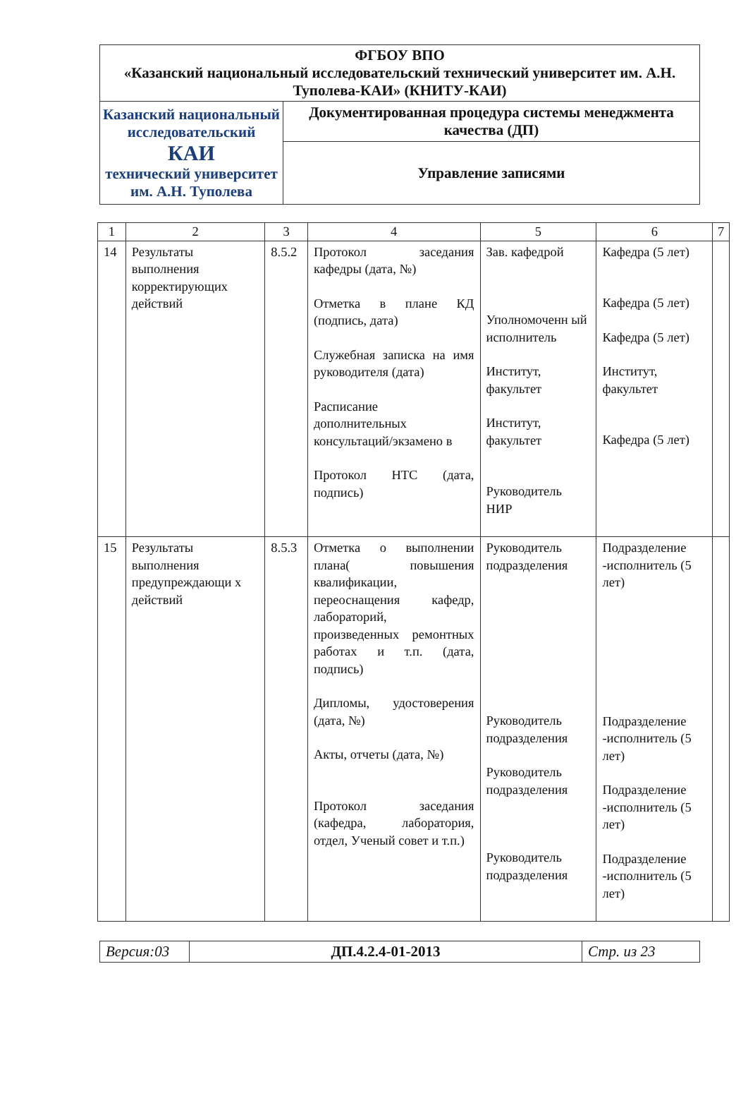| ФГБОУ ВПО «Казанский национальный исследовательский технический университет им. А.Н. Туполева-КАИ» (КНИТУ-КАИ) | |
| Казанский национальный исследовательский КАИ технический университет им. А.Н. Туполева | Документированная процедура системы менеджмента качества (ДП) |
| | Управление записями |
| 1 | 2 | 3 | 4 | 5 | 6 | 7 |
| --- | --- | --- | --- | --- | --- | --- |
| 14 | Результаты выполнения корректирующих действий | 8.5.2 | Протокол заседания кафедры (дата, №) Отметка в плане КД (подпись, дата) Служебная записка на имя руководителя (дата) Расписание дополнительных консультаций/экзамено в Протокол НТС (дата, подпись) | Зав. кафедрой Уполномоченн ый исполнитель Институт, факультет Институт, факультет Руководитель НИР | Кафедра (5 лет) Кафедра (5 лет) Кафедра (5 лет) Институт, факультет Кафедра (5 лет) | |
| 15 | Результаты выполнения предупреждающи х действий | 8.5.3 | Отметка о выполнении плана( повышения квалификации, переоснащения кафедр, лабораторий, произведенных ремонтных работах и т.п. (дата, подпись) Дипломы, удостоверения (дата, №) Акты, отчеты (дата, №) Протокол заседания (кафедра, лаборатория, отдел, Ученый совет и т.п.) | Руководитель подразделения Руководитель подразделения Руководитель подразделения Руководитель подразделения | Подразделение -исполнитель (5 лет) Подразделение -исполнитель (5 лет) Подразделение -исполнитель (5 лет) Подразделение -исполнитель (5 лет) | |
| Версия:03 | ДП.4.2.4-01-2013 | Стр. из 23 |